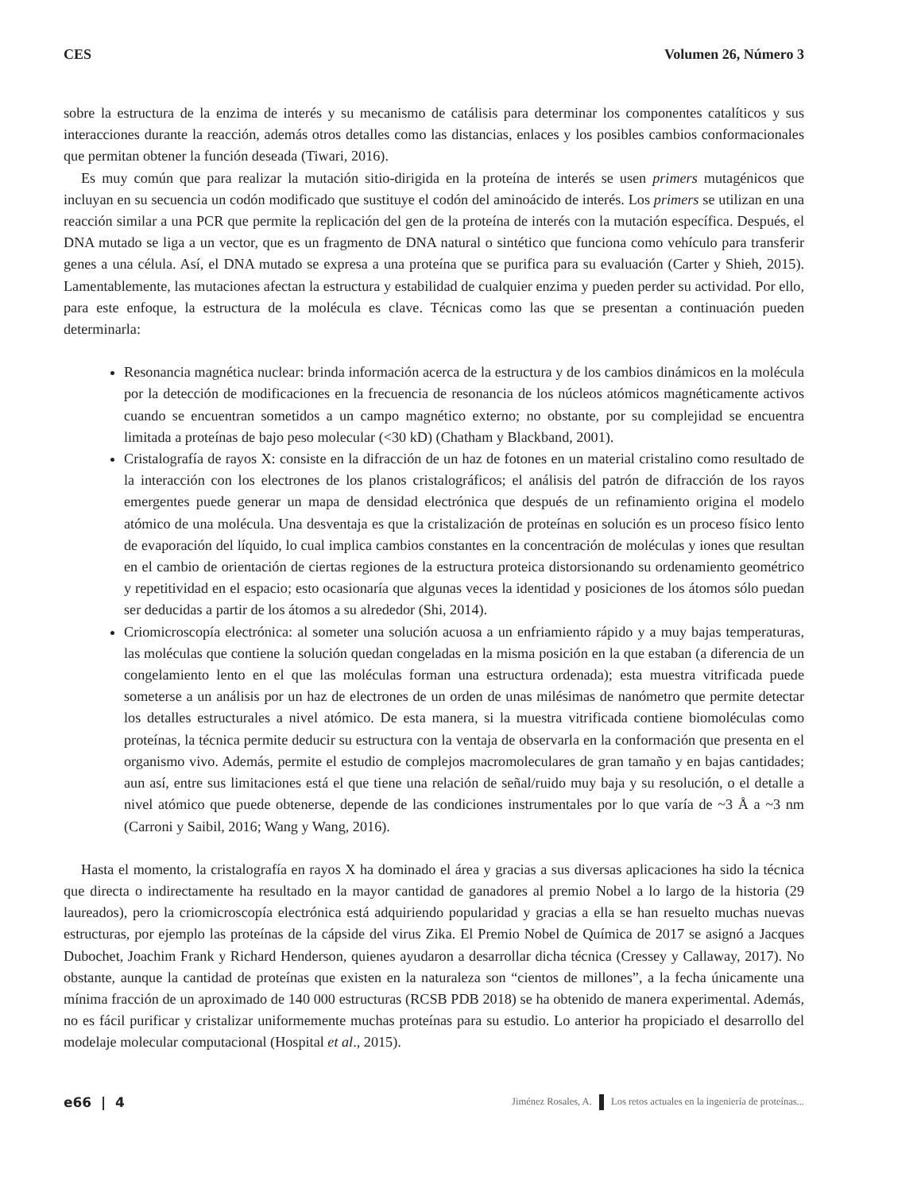CES Volumen 26, Número 3
sobre la estructura de la enzima de interés y su mecanismo de catálisis para determinar los componentes catalíticos y sus interacciones durante la reacción, además otros detalles como las distancias, enlaces y los posibles cambios conformacionales que permitan obtener la función deseada (Tiwari, 2016).
Es muy común que para realizar la mutación sitio-dirigida en la proteína de interés se usen primers mutagénicos que incluyan en su secuencia un codón modificado que sustituye el codón del aminoácido de interés. Los primers se utilizan en una reacción similar a una PCR que permite la replicación del gen de la proteína de interés con la mutación específica. Después, el DNA mutado se liga a un vector, que es un fragmento de DNA natural o sintético que funciona como vehículo para transferir genes a una célula. Así, el DNA mutado se expresa a una proteína que se purifica para su evaluación (Carter y Shieh, 2015). Lamentablemente, las mutaciones afectan la estructura y estabilidad de cualquier enzima y pueden perder su actividad. Por ello, para este enfoque, la estructura de la molécula es clave. Técnicas como las que se presentan a continuación pueden determinarla:
Resonancia magnética nuclear: brinda información acerca de la estructura y de los cambios dinámicos en la molécula por la detección de modificaciones en la frecuencia de resonancia de los núcleos atómicos magnéticamente activos cuando se encuentran sometidos a un campo magnético externo; no obstante, por su complejidad se encuentra limitada a proteínas de bajo peso molecular (<30 kD) (Chatham y Blackband, 2001).
Cristalografía de rayos X: consiste en la difracción de un haz de fotones en un material cristalino como resultado de la interacción con los electrones de los planos cristalográficos; el análisis del patrón de difracción de los rayos emergentes puede generar un mapa de densidad electrónica que después de un refinamiento origina el modelo atómico de una molécula. Una desventaja es que la cristalización de proteínas en solución es un proceso físico lento de evaporación del líquido, lo cual implica cambios constantes en la concentración de moléculas y iones que resultan en el cambio de orientación de ciertas regiones de la estructura proteica distorsionando su ordenamiento geométrico y repetitividad en el espacio; esto ocasionaría que algunas veces la identidad y posiciones de los átomos sólo puedan ser deducidas a partir de los átomos a su alrededor (Shi, 2014).
Criomicroscopía electrónica: al someter una solución acuosa a un enfriamiento rápido y a muy bajas temperaturas, las moléculas que contiene la solución quedan congeladas en la misma posición en la que estaban (a diferencia de un congelamiento lento en el que las moléculas forman una estructura ordenada); esta muestra vitrificada puede someterse a un análisis por un haz de electrones de un orden de unas milésimas de nanómetro que permite detectar los detalles estructurales a nivel atómico. De esta manera, si la muestra vitrificada contiene biomoléculas como proteínas, la técnica permite deducir su estructura con la ventaja de observarla en la conformación que presenta en el organismo vivo. Además, permite el estudio de complejos macromoleculares de gran tamaño y en bajas cantidades; aun así, entre sus limitaciones está el que tiene una relación de señal/ruido muy baja y su resolución, o el detalle a nivel atómico que puede obtenerse, depende de las condiciones instrumentales por lo que varía de ~3 Å a ~3 nm (Carroni y Saibil, 2016; Wang y Wang, 2016).
Hasta el momento, la cristalografía en rayos X ha dominado el área y gracias a sus diversas aplicaciones ha sido la técnica que directa o indirectamente ha resultado en la mayor cantidad de ganadores al premio Nobel a lo largo de la historia (29 laureados), pero la criomicroscopía electrónica está adquiriendo popularidad y gracias a ella se han resuelto muchas nuevas estructuras, por ejemplo las proteínas de la cápside del virus Zika. El Premio Nobel de Química de 2017 se asignó a Jacques Dubochet, Joachim Frank y Richard Henderson, quienes ayudaron a desarrollar dicha técnica (Cressey y Callaway, 2017). No obstante, aunque la cantidad de proteínas que existen en la naturaleza son “cientos de millones”, a la fecha únicamente una mínima fracción de un aproximado de 140 000 estructuras (RCSB PDB 2018) se ha obtenido de manera experimental. Además, no es fácil purificar y cristalizar uniformemente muchas proteínas para su estudio. Lo anterior ha propiciado el desarrollo del modelaje molecular computacional (Hospital et al., 2015).
e66 | 4 Jiménez Rosales, A. Los retos actuales en la ingeniería de proteínas...